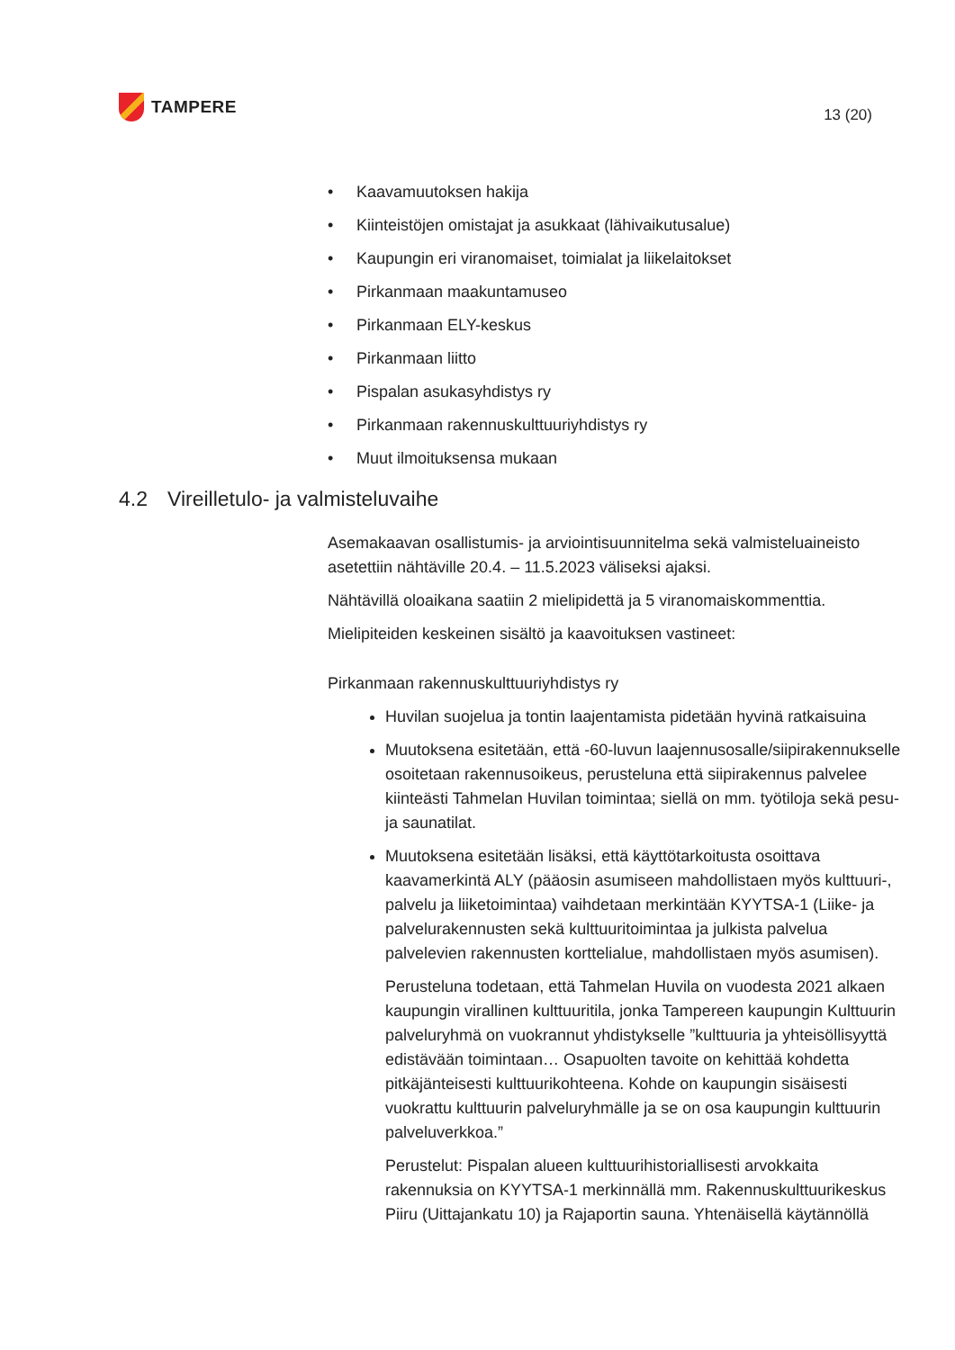TAMPERE
13 (20)
• Kaavamuutoksen hakija
• Kiinteistöjen omistajat ja asukkaat (lähivaikutusalue)
• Kaupungin eri viranomaiset, toimialat ja liikelaitokset
• Pirkanmaan maakuntamuseo
• Pirkanmaan ELY-keskus
• Pirkanmaan liitto
• Pispalan asukasyhdistys ry
• Pirkanmaan rakennuskulttuuriyhdistys ry
• Muut ilmoituksensa mukaan
4.2 Vireilletulo- ja valmisteluvaihe
Asemakaavan osallistumis- ja arviointisuunnitelma sekä valmisteluaineisto asetettiin nähtäville 20.4. – 11.5.2023 väliseksi ajaksi.
Nähtävillä oloaikana saatiin 2 mielipidettä ja 5 viranomaiskommenttia.
Mielipiteiden keskeinen sisältö ja kaavoituksen vastineet:
Pirkanmaan rakennuskulttuuriyhdistys ry
Huvilan suojelua ja tontin laajentamista pidetään hyvinä ratkaisuina
Muutoksena esitetään, että -60-luvun laajennusosalle/siipirakennukselle osoitetaan rakennusoikeus, perusteluna että siipirakennus palvelee kiinteästi Tahmelan Huvilan toimintaa; siellä on mm. työtiloja sekä pesu- ja saunatilat.
Muutoksena esitetään lisäksi, että käyttötarkoitusta osoittava kaavamerkintä ALY (pääosin asumiseen mahdollistaen myös kulttuuri-, palvelu ja liiketoimintaa) vaihdetaan merkintään KYYTSA-1 (Liike- ja palvelurakennusten sekä kulttuuritoimintaa ja julkista palvelua palvelevien rakennusten korttelialue, mahdollistaen myös asumisen).
Perusteluna todetaan, että Tahmelan Huvila on vuodesta 2021 alkaen kaupungin virallinen kulttuuritila, jonka Tampereen kaupungin Kulttuurin palveluryhmä on vuokrannut yhdistykselle ”kulttuuria ja yhteisöllisyyttä edistävään toimintaan… Osapuolten tavoite on kehittää kohdetta pitkäjänteisesti kulttuurikohteena. Kohde on kaupungin sisäisesti vuokrattu kulttuurin palveluryhmälle ja se on osa kaupungin kulttuurin palveluverkkoa.”
Perustelut: Pispalan alueen kulttuurihistoriallisesti arvokkaita rakennuksia on KYYTSA-1 merkinnällä mm. Rakennuskulttuurikeskus Piiru (Uittajankatu 10) ja Rajaportin sauna. Yhtenäisellä käytännöllä